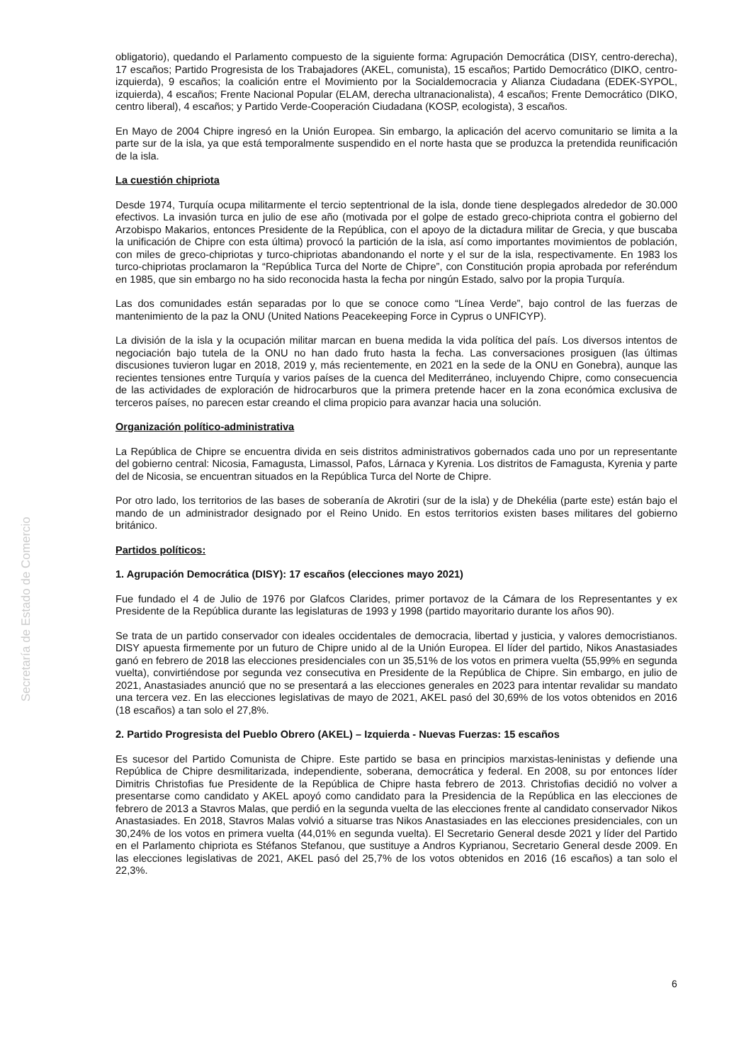Secretaría de Estado de Comercio
obligatorio), quedando el Parlamento compuesto de la siguiente forma: Agrupación Democrática (DISY, centro-derecha), 17 escaños; Partido Progresista de los Trabajadores (AKEL, comunista), 15 escaños; Partido Democrático (DIKO, centro-izquierda), 9 escaños; la coalición entre el Movimiento por la Socialdemocracia y Alianza Ciudadana (EDEK-SYPOL, izquierda), 4 escaños; Frente Nacional Popular (ELAM, derecha ultranacionalista), 4 escaños; Frente Democrático (DIKO, centro liberal), 4 escaños; y Partido Verde-Cooperación Ciudadana (KOSP, ecologista), 3 escaños.
En Mayo de 2004 Chipre ingresó en la Unión Europea. Sin embargo, la aplicación del acervo comunitario se limita a la parte sur de la isla, ya que está temporalmente suspendido en el norte hasta que se produzca la pretendida reunificación de la isla.
La cuestión chipriota
Desde 1974, Turquía ocupa militarmente el tercio septentrional de la isla, donde tiene desplegados alrededor de 30.000 efectivos. La invasión turca en julio de ese año (motivada por el golpe de estado greco-chipriota contra el gobierno del Arzobispo Makarios, entonces Presidente de la República, con el apoyo de la dictadura militar de Grecia, y que buscaba la unificación de Chipre con esta última) provocó la partición de la isla, así como importantes movimientos de población, con miles de greco-chipriotas y turco-chipriotas abandonando el norte y el sur de la isla, respectivamente. En 1983 los turco-chipriotas proclamaron la “República Turca del Norte de Chipre”, con Constitución propia aprobada por referéndum en 1985, que sin embargo no ha sido reconocida hasta la fecha por ningún Estado, salvo por la propia Turquía.
Las dos comunidades están separadas por lo que se conoce como “Línea Verde”, bajo control de las fuerzas de mantenimiento de la paz la ONU (United Nations Peacekeeping Force in Cyprus o UNFICYP).
La división de la isla y la ocupación militar marcan en buena medida la vida política del país. Los diversos intentos de negociación bajo tutela de la ONU no han dado fruto hasta la fecha. Las conversaciones prosiguen (las últimas discusiones tuvieron lugar en 2018, 2019 y, más recientemente, en 2021 en la sede de la ONU en Gonebra), aunque las recientes tensiones entre Turquía y varios países de la cuenca del Mediterráneo, incluyendo Chipre, como consecuencia de las actividades de exploración de hidrocarburos que la primera pretende hacer en la zona económica exclusiva de terceros países, no parecen estar creando el clima propicio para avanzar hacia una solución.
Organización político-administrativa
La República de Chipre se encuentra divida en seis distritos administrativos gobernados cada uno por un representante del gobierno central: Nicosia, Famagusta, Limassol, Pafos, Lárnaca y Kyrenia. Los distritos de Famagusta, Kyrenia y parte del de Nicosia, se encuentran situados en la República Turca del Norte de Chipre.
Por otro lado, los territorios de las bases de soberanía de Akrotiri (sur de la isla) y de Dhekélia (parte este) están bajo el mando de un administrador designado por el Reino Unido. En estos territorios existen bases militares del gobierno británico.
Partidos políticos:
1. Agrupación Democrática (DISY): 17 escaños (elecciones mayo 2021)
Fue fundado el 4 de Julio de 1976 por Glafcos Clarides, primer portavoz de la Cámara de los Representantes y ex Presidente de la República durante las legislaturas de 1993 y 1998 (partido mayoritario durante los años 90).
Se trata de un partido conservador con ideales occidentales de democracia, libertad y justicia, y valores democristianos. DISY apuesta firmemente por un futuro de Chipre unido al de la Unión Europea. El líder del partido, Nikos Anastasiades ganó en febrero de 2018 las elecciones presidenciales con un 35,51% de los votos en primera vuelta (55,99% en segunda vuelta), convirtiéndose por segunda vez consecutiva en Presidente de la República de Chipre. Sin embargo, en julio de 2021, Anastasiades anunció que no se presentará a las elecciones generales en 2023 para intentar revalidar su mandato una tercera vez. En las elecciones legislativas de mayo de 2021, AKEL pasó del 30,69% de los votos obtenidos en 2016 (18 escaños) a tan solo el 27,8%.
2. Partido Progresista del Pueblo Obrero (AKEL) – Izquierda - Nuevas Fuerzas: 15 escaños
Es sucesor del Partido Comunista de Chipre. Este partido se basa en principios marxistas-leninistas y defiende una República de Chipre desmilitarizada, independiente, soberana, democrática y federal. En 2008, su por entonces líder Dimitris Christofias fue Presidente de la República de Chipre hasta febrero de 2013. Christofias decidió no volver a presentarse como candidato y AKEL apoyó como candidato para la Presidencia de la República en las elecciones de febrero de 2013 a Stavros Malas, que perdió en la segunda vuelta de las elecciones frente al candidato conservador Nikos Anastasiades. En 2018, Stavros Malas volvió a situarse tras Nikos Anastasiades en las elecciones presidenciales, con un 30,24% de los votos en primera vuelta (44,01% en segunda vuelta). El Secretario General desde 2021 y líder del Partido en el Parlamento chipriota es Stéfanos Stefanou, que sustituye a Andros Kyprianou, Secretario General desde 2009. En las elecciones legislativas de 2021, AKEL pasó del 25,7% de los votos obtenidos en 2016 (16 escaños) a tan solo el 22,3%.
6